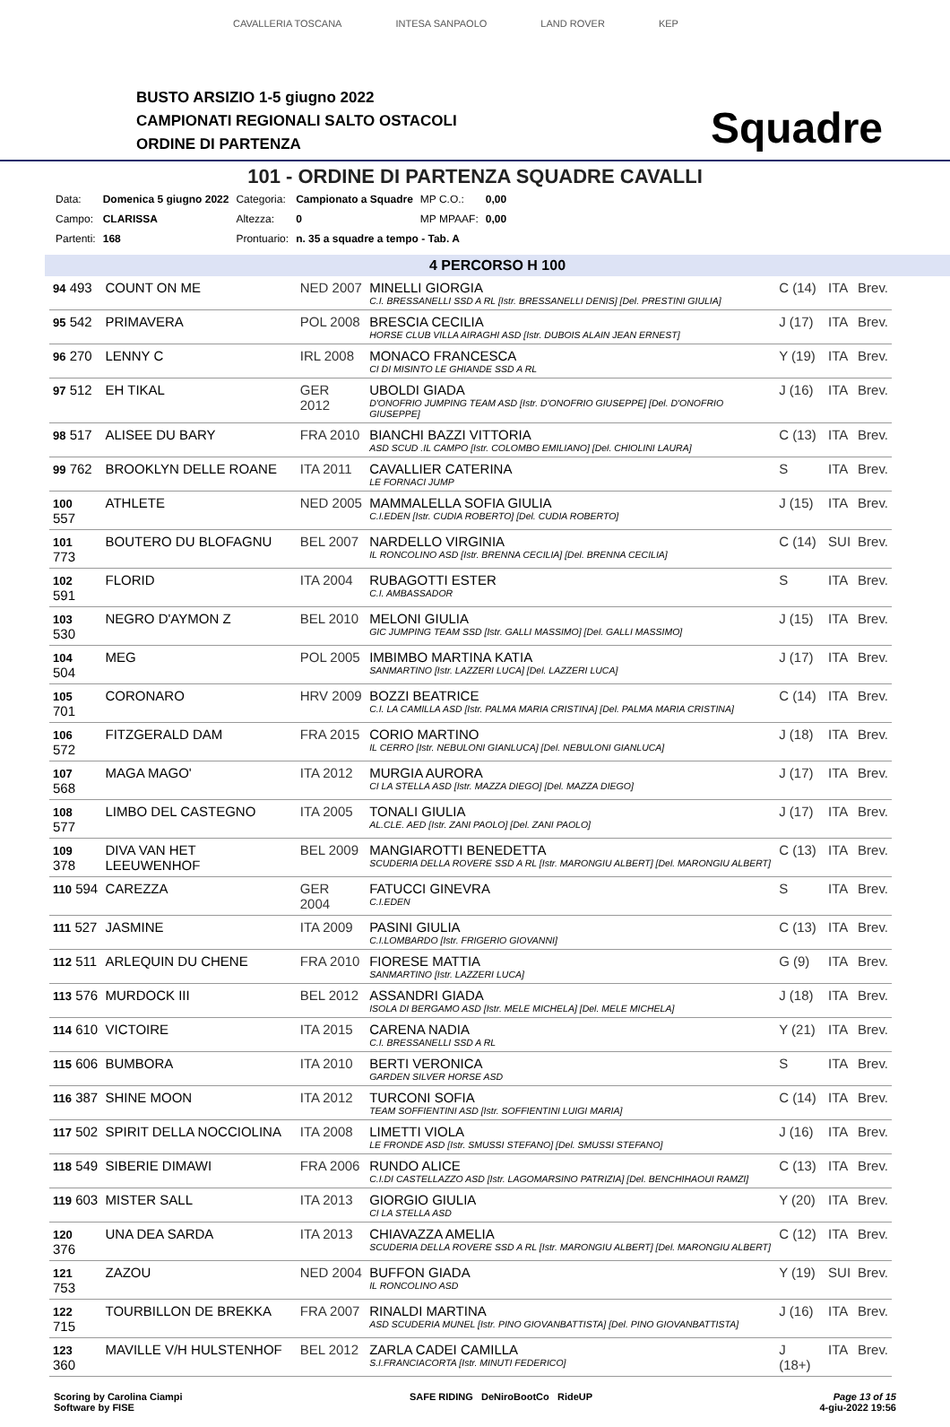CAVALLERIA TOSCANA INTESA SANPAOLO LAND ROVER KEP
BUSTO ARSIZIO 1-5 giugno 2022
CAMPIONATI REGIONALI SALTO OSTACOLI
ORDINE DI PARTENZA
Squadre
101 - ORDINE DI PARTENZA SQUADRE CAVALLI
| Data: | Domenica 5 giugno 2022 | Categoria: | Campionato a Squadre | MP C.O.: | 0,00 |
| Campo: | CLARISSA | Altezza: | 0 | MP MPAAF: | 0,00 |
| Partenti: | 168 | Prontuario: | n. 35 a squadre a tempo - Tab. A | | |
4 PERCORSO H 100
| 94 493 | COUNT ON ME | NED 2007 | MINELLI GIORGIA C.I. BRESSANELLI SSD A RL [Istr. BRESSANELLI DENIS] [Del. PRESTINI GIULIA] | C (14) | ITA | Brev. |
| 95 542 | PRIMAVERA | POL 2008 | BRESCIA CECILIA HORSE CLUB VILLA AIRAGHI ASD [Istr. DUBOIS ALAIN JEAN ERNEST] | J (17) | ITA | Brev. |
| 96 270 | LENNY C | IRL 2008 | MONACO FRANCESCA CI DI MISINTO LE GHIANDE SSD A RL | Y (19) | ITA | Brev. |
| 97 512 | EH TIKAL | GER 2012 | UBOLDI GIADA D'ONOFRIO JUMPING TEAM ASD [Istr. D'ONOFRIO GIUSEPPE] [Del. D'ONOFRIO GIUSEPPE] | J (16) | ITA | Brev. |
| 98 517 | ALISEE DU BARY | FRA 2010 | BIANCHI BAZZI VITTORIA ASD SCUD .IL CAMPO [Istr. COLOMBO EMILIANO] [Del. CHIOLINI LAURA] | C (13) | ITA | Brev. |
| 99 762 | BROOKLYN DELLE ROANE | ITA 2011 | CAVALLIER CATERINA LE FORNACI JUMP | S | ITA | Brev. |
| 100 557 | ATHLETE | NED 2005 | MAMMALELLA SOFIA GIULIA C.I.EDEN [Istr. CUDIA ROBERTO] [Del. CUDIA ROBERTO] | J (15) | ITA | Brev. |
| 101 773 | BOUTERO DU BLOFAGNU | BEL 2007 | NARDELLO VIRGINIA IL RONCOLINO ASD [Istr. BRENNA CECILIA] [Del. BRENNA CECILIA] | C (14) | SUI | Brev. |
| 102 591 | FLORID | ITA 2004 | RUBAGOTTI ESTER C.I. AMBASSADOR | S | ITA | Brev. |
| 103 530 | NEGRO D'AYMON Z | BEL 2010 | MELONI GIULIA GIC JUMPING TEAM SSD [Istr. GALLI MASSIMO] [Del. GALLI MASSIMO] | J (15) | ITA | Brev. |
| 104 504 | MEG | POL 2005 | IMBIMBO MARTINA KATIA SANMARTINO [Istr. LAZZERI LUCA] [Del. LAZZERI LUCA] | J (17) | ITA | Brev. |
| 105 701 | CORONARO | HRV 2009 | BOZZI BEATRICE C.I. LA CAMILLA ASD [Istr. PALMA MARIA CRISTINA] [Del. PALMA MARIA CRISTINA] | C (14) | ITA | Brev. |
| 106 572 | FITZGERALD DAM | FRA 2015 | CORIO MARTINO IL CERRO [Istr. NEBULONI GIANLUCA] [Del. NEBULONI GIANLUCA] | J (18) | ITA | Brev. |
| 107 568 | MAGA MAGO' | ITA 2012 | MURGIA AURORA CI LA STELLA ASD [Istr. MAZZA DIEGO] [Del. MAZZA DIEGO] | J (17) | ITA | Brev. |
| 108 577 | LIMBO DEL CASTEGNO | ITA 2005 | TONALI GIULIA AL.CLE. AED [Istr. ZANI PAOLO] [Del. ZANI PAOLO] | J (17) | ITA | Brev. |
| 109 378 | DIVA VAN HET LEEUWENHOF | BEL 2009 | MANGIAROTTI BENEDETTA SCUDERIA DELLA ROVERE SSD A RL [Istr. MARONGIU ALBERT] [Del. MARONGIU ALBERT] | C (13) | ITA | Brev. |
| 110 594 | CAREZZA | GER 2004 | FATUCCI GINEVRA C.I.EDEN | S | ITA | Brev. |
| 111 527 | JASMINE | ITA 2009 | PASINI GIULIA C.I.LOMBARDO [Istr. FRIGERIO GIOVANNI] | C (13) | ITA | Brev. |
| 112 511 | ARLEQUIN DU CHENE | FRA 2010 | FIORESE MATTIA SANMARTINO [Istr. LAZZERI LUCA] | G (9) | ITA | Brev. |
| 113 576 | MURDOCK III | BEL 2012 | ASSANDRI GIADA ISOLA DI BERGAMO ASD [Istr. MELE MICHELA] [Del. MELE MICHELA] | J (18) | ITA | Brev. |
| 114 610 | VICTOIRE | ITA 2015 | CARENA NADIA C.I. BRESSANELLI SSD A RL | Y (21) | ITA | Brev. |
| 115 606 | BUMBORA | ITA 2010 | BERTI VERONICA GARDEN SILVER HORSE ASD | S | ITA | Brev. |
| 116 387 | SHINE MOON | ITA 2012 | TURCONI SOFIA TEAM SOFFIENTINI ASD [Istr. SOFFIENTINI LUIGI MARIA] | C (14) | ITA | Brev. |
| 117 502 | SPIRIT DELLA NOCCIOLINA | ITA 2008 | LIMETTI VIOLA LE FRONDE ASD [Istr. SMUSSI STEFANO] [Del. SMUSSI STEFANO] | J (16) | ITA | Brev. |
| 118 549 | SIBERIE DIMAWI | FRA 2006 | RUNDO ALICE C.I.DI CASTELLAZZO ASD [Istr. LAGOMARSINO PATRIZIA] [Del. BENCHIHAOUI RAMZI] | C (13) | ITA | Brev. |
| 119 603 | MISTER SALL | ITA 2013 | GIORGIO GIULIA CI LA STELLA ASD | Y (20) | ITA | Brev. |
| 120 376 | UNA DEA SARDA | ITA 2013 | CHIAVAZZA AMELIA SCUDERIA DELLA ROVERE SSD A RL [Istr. MARONGIU ALBERT] [Del. MARONGIU ALBERT] | C (12) | ITA | Brev. |
| 121 753 | ZAZOU | NED 2004 | BUFFON GIADA IL RONCOLINO ASD | Y (19) | SUI | Brev. |
| 122 715 | TOURBILLON DE BREKKA | FRA 2007 | RINALDI MARTINA ASD SCUDERIA MUNEL [Istr. PINO GIOVANBATTISTA] [Del. PINO GIOVANBATTISTA] | J (16) | ITA | Brev. |
| 123 360 | MAVILLE V/H HULSTENHOF | BEL 2012 | ZARLA CADEI CAMILLA S.I.FRANCIACORTA [Istr. MINUTI FEDERICO] | J (18+) | ITA | Brev. |
Scoring by Carolina Ciampi
Software by FISE
SAFE RIDING DeNiroBootCo RideUP
Page 13 of 15
4-giu-2022 19:56